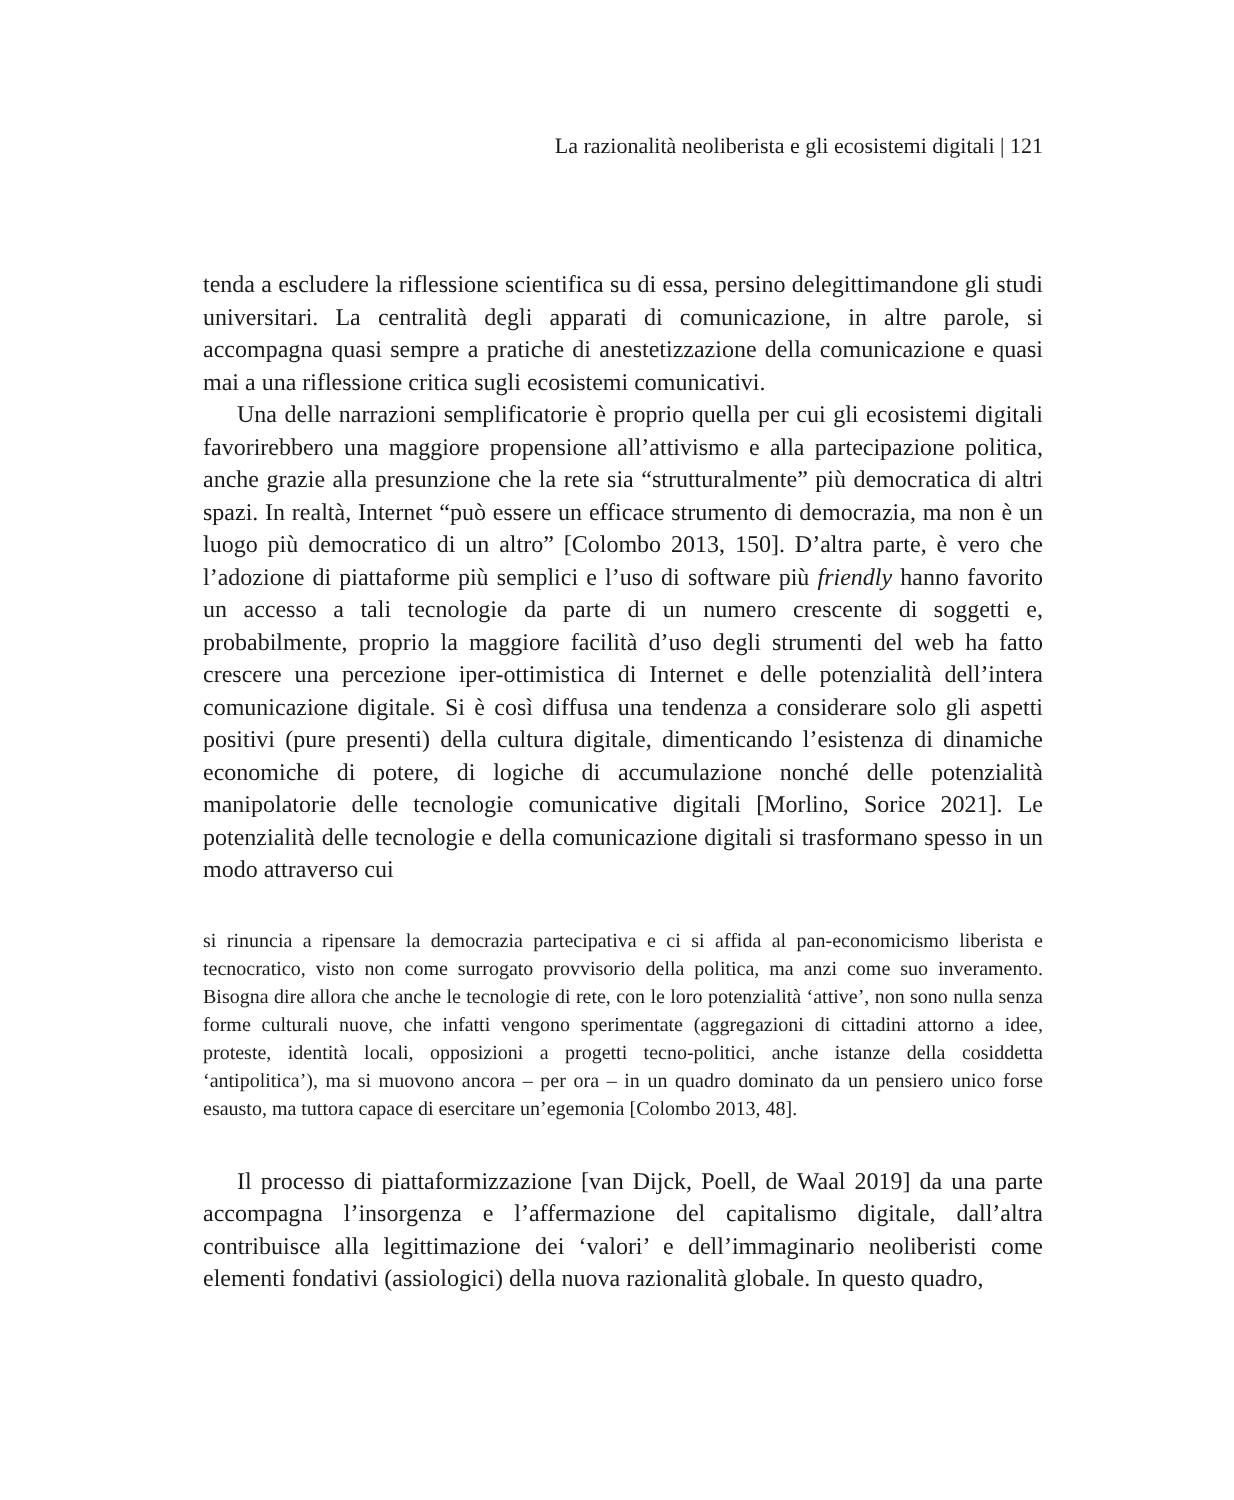La razionalità neoliberista e gli ecosistemi digitali | 121
tenda a escludere la riflessione scientifica su di essa, persino delegittimandone gli studi universitari. La centralità degli apparati di comunicazione, in altre parole, si accompagna quasi sempre a pratiche di anestetizzazione della comunicazione e quasi mai a una riflessione critica sugli ecosistemi comunicativi.
Una delle narrazioni semplificatorie è proprio quella per cui gli ecosistemi digitali favorirebbero una maggiore propensione all’attivismo e alla partecipazione politica, anche grazie alla presunzione che la rete sia “strutturalmente” più democratica di altri spazi. In realtà, Internet “può essere un efficace strumento di democrazia, ma non è un luogo più democratico di un altro” [Colombo 2013, 150]. D’altra parte, è vero che l’adozione di piattaforme più semplici e l’uso di software più friendly hanno favorito un accesso a tali tecnologie da parte di un numero crescente di soggetti e, probabilmente, proprio la maggiore facilità d’uso degli strumenti del web ha fatto crescere una percezione iper-ottimistica di Internet e delle potenzialità dell’intera comunicazione digitale. Si è così diffusa una tendenza a considerare solo gli aspetti positivi (pure presenti) della cultura digitale, dimenticando l’esistenza di dinamiche economiche di potere, di logiche di accumulazione nonché delle potenzialità manipolatorie delle tecnologie comunicative digitali [Morlino, Sorice 2021]. Le potenzialità delle tecnologie e della comunicazione digitali si trasformano spesso in un modo attraverso cui
si rinuncia a ripensare la democrazia partecipativa e ci si affida al pan-economicismo liberista e tecnocratico, visto non come surrogato provvisorio della politica, ma anzi come suo inveramento. Bisogna dire allora che anche le tecnologie di rete, con le loro potenzialità ‘attive’, non sono nulla senza forme culturali nuove, che infatti vengono sperimentate (aggregazioni di cittadini attorno a idee, proteste, identità locali, opposizioni a progetti tecno-politici, anche istanze della cosiddetta ‘antipolitica’), ma si muovono ancora – per ora – in un quadro dominato da un pensiero unico forse esausto, ma tuttora capace di esercitare un’egemonia [Colombo 2013, 48].
Il processo di piattaformizzazione [van Dijck, Poell, de Waal 2019] da una parte accompagna l’insorgenza e l’affermazione del capitalismo digitale, dall’altra contribuisce alla legittimazione dei ‘valori’ e dell’immaginario neoliberisti come elementi fondativi (assiologici) della nuova razionalità globale. In questo quadro,